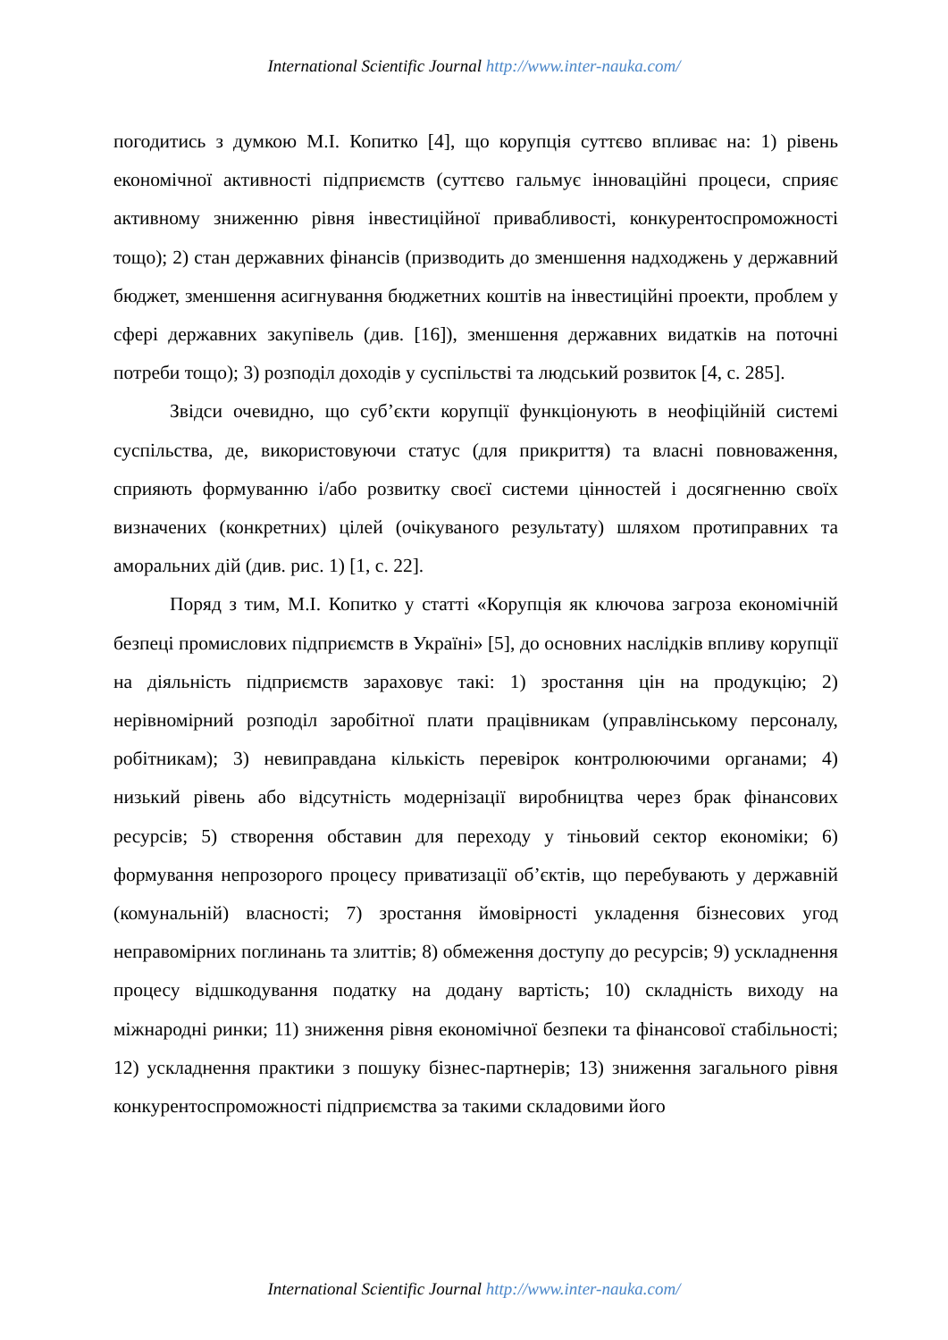International Scientific Journal http://www.inter-nauka.com/
погодитись з думкою М.І. Копитко [4], що корупція суттєво впливає на: 1) рівень економічної активності підприємств (суттєво гальмує інноваційні процеси, сприяє активному зниженню рівня інвестиційної привабливості, конкурентоспроможності тощо); 2) стан державних фінансів (призводить до зменшення надходжень у державний бюджет, зменшення асигнування бюджетних коштів на інвестиційні проекти, проблем у сфері державних закупівель (див. [16]), зменшення державних видатків на поточні потреби тощо); 3) розподіл доходів у суспільстві та людський розвиток [4, с. 285].
Звідси очевидно, що суб’єкти корупції функціонують в неофіційній системі суспільства, де, використовуючи статус (для прикриття) та власні повноваження, сприяють формуванню і/або розвитку своєї системи цінностей і досягненню своїх визначених (конкретних) цілей (очікуваного результату) шляхом протиправних та аморальних дій (див. рис. 1) [1, с. 22].
Поряд з тим, М.І. Копитко у статті «Корупція як ключова загроза економічній безпеці промислових підприємств в Україні» [5], до основних наслідків впливу корупції на діяльність підприємств зараховує такі: 1) зростання цін на продукцію; 2) нерівномірний розподіл заробітної плати працівникам (управлінському персоналу, робітникам); 3) невиправдана кількість перевірок контролюючими органами; 4) низький рівень або відсутність модернізації виробництва через брак фінансових ресурсів; 5) створення обставин для переходу у тіньовий сектор економіки; 6) формування непрозорого процесу приватизації об’єктів, що перебувають у державній (комунальній) власності; 7) зростання ймовірності укладення бізнесових угод неправомірних поглинань та злиттів; 8) обмеження доступу до ресурсів; 9) ускладнення процесу відшкодування податку на додану вартість; 10) складність виходу на міжнародні ринки; 11) зниження рівня економічної безпеки та фінансової стабільності; 12) ускладнення практики з пошуку бізнес-партнерів; 13) зниження загального рівня конкурентоспроможності підприємства за такими складовими його
International Scientific Journal http://www.inter-nauka.com/